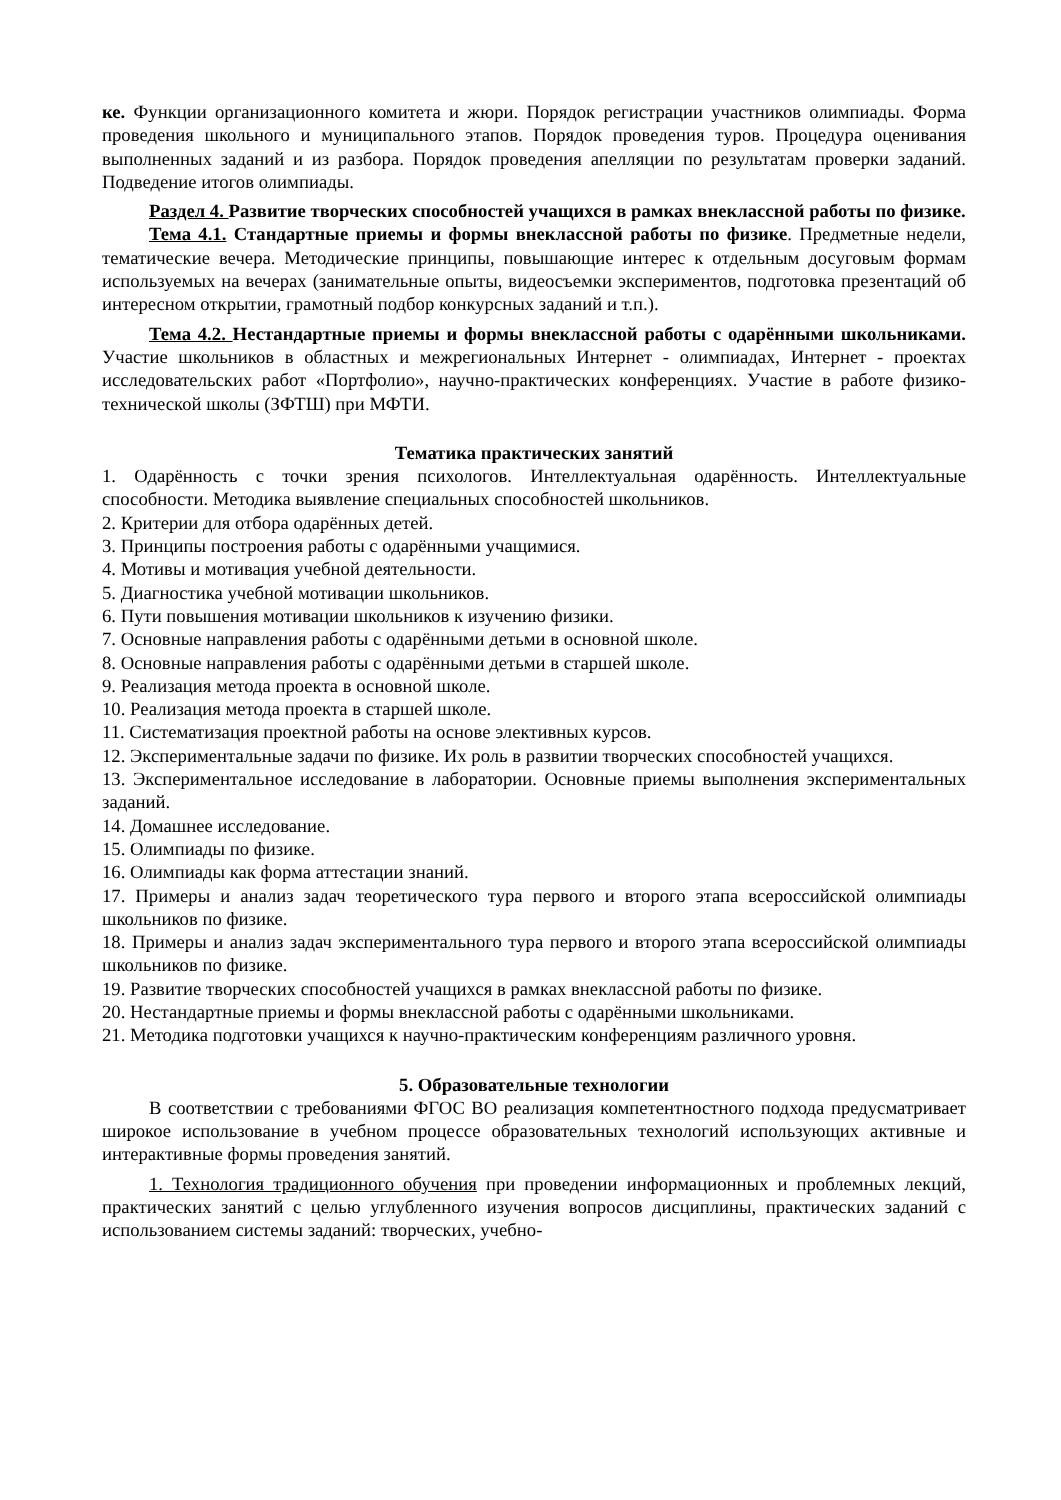ке. Функции организационного комитета и жюри. Порядок регистрации участников олимпиады. Форма проведения школьного и муниципального этапов. Порядок проведения туров. Процедура оценивания выполненных заданий и из разбора. Порядок проведения апелляции по результатам проверки заданий. Подведение итогов олимпиады.
Раздел 4. Развитие творческих способностей учащихся в рамках внеклассной работы по физике.
Тема 4.1. Стандартные приемы и формы внеклассной работы по физике. Предметные недели, тематические вечера. Методические принципы, повышающие интерес к отдельным досуговым формам используемых на вечерах (занимательные опыты, видеосъемки экспериментов, подготовка презентаций об интересном открытии, грамотный подбор конкурсных заданий и т.п.).
Тема 4.2. Нестандартные приемы и формы внеклассной работы с одарёнными школьниками. Участие школьников в областных и межрегиональных Интернет - олимпиадах, Интернет - проектах исследовательских работ «Портфолио», научно-практических конференциях. Участие в работе физико-технической школы (ЗФТШ) при МФТИ.
Тематика практических занятий
1. Одарённость с точки зрения психологов. Интеллектуальная одарённость. Интеллектуальные способности. Методика выявление специальных способностей школьников.
2. Критерии для отбора одарённых детей.
3. Принципы построения работы с одарёнными учащимися.
4. Мотивы и мотивация учебной деятельности.
5. Диагностика учебной мотивации школьников.
6. Пути повышения мотивации школьников к изучению физики.
7. Основные направления работы с одарёнными детьми в основной школе.
8. Основные направления работы с одарёнными детьми в старшей школе.
9. Реализация метода проекта в основной школе.
10. Реализация метода проекта в старшей школе.
11. Систематизация проектной работы на основе элективных курсов.
12. Экспериментальные задачи по физике. Их роль в развитии творческих способностей учащихся.
13. Экспериментальное исследование в лаборатории. Основные приемы выполнения экспериментальных заданий.
14. Домашнее исследование.
15. Олимпиады по физике.
16. Олимпиады как форма аттестации знаний.
17. Примеры и анализ задач теоретического тура первого и второго этапа всероссийской олимпиады школьников по физике.
18. Примеры и анализ задач экспериментального тура первого и второго этапа всероссийской олимпиады школьников по физике.
19. Развитие творческих способностей учащихся в рамках внеклассной работы по физике.
20. Нестандартные приемы и формы внеклассной работы с одарёнными школьниками.
21. Методика подготовки учащихся к научно-практическим конференциям различного уровня.
5. Образовательные технологии
В соответствии с требованиями ФГОС ВО реализация компетентностного подхода предусматривает широкое использование в учебном процессе образовательных технологий использующих активные и интерактивные формы проведения занятий.
1. Технология традиционного обучения при проведении информационных и проблемных лекций, практических занятий с целью углубленного изучения вопросов дисциплины, практических заданий с использованием системы заданий: творческих, учебно-